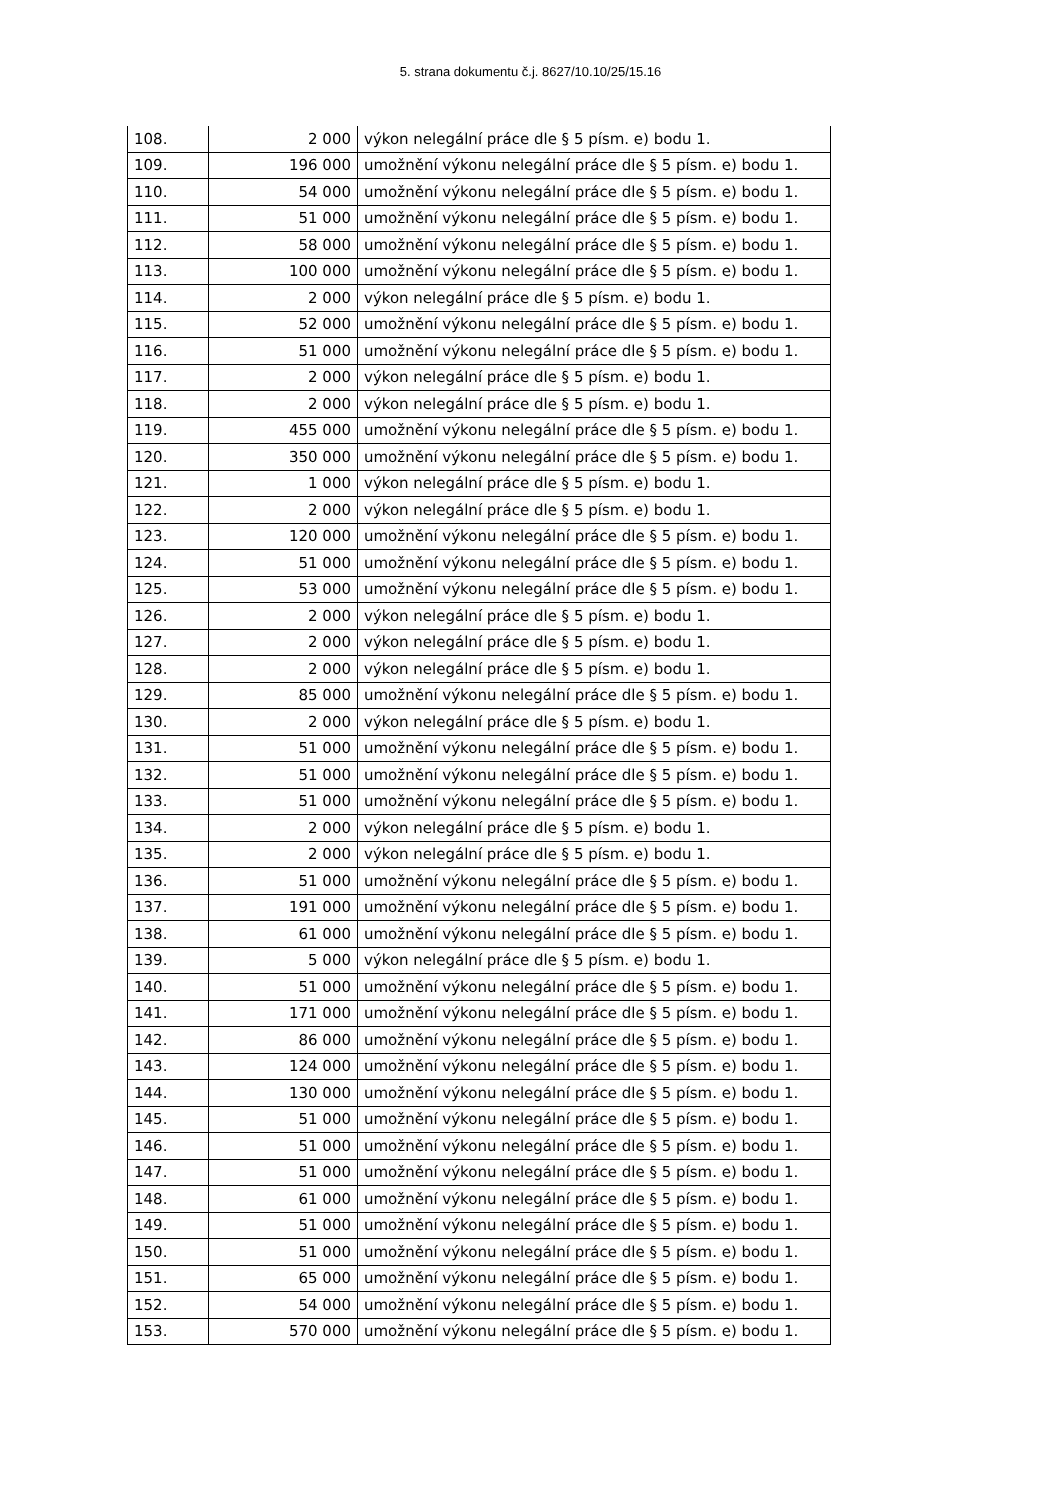5. strana dokumentu č.j. 8627/10.10/25/15.16
| 108. | 2 000 | výkon nelegální práce dle § 5 písm. e) bodu 1. |
| 109. | 196 000 | umožnění výkonu nelegální práce dle § 5 písm. e) bodu 1. |
| 110. | 54 000 | umožnění výkonu nelegální práce dle § 5 písm. e) bodu 1. |
| 111. | 51 000 | umožnění výkonu nelegální práce dle § 5 písm. e) bodu 1. |
| 112. | 58 000 | umožnění výkonu nelegální práce dle § 5 písm. e) bodu 1. |
| 113. | 100 000 | umožnění výkonu nelegální práce dle § 5 písm. e) bodu 1. |
| 114. | 2 000 | výkon nelegální práce dle § 5 písm. e) bodu 1. |
| 115. | 52 000 | umožnění výkonu nelegální práce dle § 5 písm. e) bodu 1. |
| 116. | 51 000 | umožnění výkonu nelegální práce dle § 5 písm. e) bodu 1. |
| 117. | 2 000 | výkon nelegální práce dle § 5 písm. e) bodu 1. |
| 118. | 2 000 | výkon nelegální práce dle § 5 písm. e) bodu 1. |
| 119. | 455 000 | umožnění výkonu nelegální práce dle § 5 písm. e) bodu 1. |
| 120. | 350 000 | umožnění výkonu nelegální práce dle § 5 písm. e) bodu 1. |
| 121. | 1 000 | výkon nelegální práce dle § 5 písm. e) bodu 1. |
| 122. | 2 000 | výkon nelegální práce dle § 5 písm. e) bodu 1. |
| 123. | 120 000 | umožnění výkonu nelegální práce dle § 5 písm. e) bodu 1. |
| 124. | 51 000 | umožnění výkonu nelegální práce dle § 5 písm. e) bodu 1. |
| 125. | 53 000 | umožnění výkonu nelegální práce dle § 5 písm. e) bodu 1. |
| 126. | 2 000 | výkon nelegální práce dle § 5 písm. e) bodu 1. |
| 127. | 2 000 | výkon nelegální práce dle § 5 písm. e) bodu 1. |
| 128. | 2 000 | výkon nelegální práce dle § 5 písm. e) bodu 1. |
| 129. | 85 000 | umožnění výkonu nelegální práce dle § 5 písm. e) bodu 1. |
| 130. | 2 000 | výkon nelegální práce dle § 5 písm. e) bodu 1. |
| 131. | 51 000 | umožnění výkonu nelegální práce dle § 5 písm. e) bodu 1. |
| 132. | 51 000 | umožnění výkonu nelegální práce dle § 5 písm. e) bodu 1. |
| 133. | 51 000 | umožnění výkonu nelegální práce dle § 5 písm. e) bodu 1. |
| 134. | 2 000 | výkon nelegální práce dle § 5 písm. e) bodu 1. |
| 135. | 2 000 | výkon nelegální práce dle § 5 písm. e) bodu 1. |
| 136. | 51 000 | umožnění výkonu nelegální práce dle § 5 písm. e) bodu 1. |
| 137. | 191 000 | umožnění výkonu nelegální práce dle § 5 písm. e) bodu 1. |
| 138. | 61 000 | umožnění výkonu nelegální práce dle § 5 písm. e) bodu 1. |
| 139. | 5 000 | výkon nelegální práce dle § 5 písm. e) bodu 1. |
| 140. | 51 000 | umožnění výkonu nelegální práce dle § 5 písm. e) bodu 1. |
| 141. | 171 000 | umožnění výkonu nelegální práce dle § 5 písm. e) bodu 1. |
| 142. | 86 000 | umožnění výkonu nelegální práce dle § 5 písm. e) bodu 1. |
| 143. | 124 000 | umožnění výkonu nelegální práce dle § 5 písm. e) bodu 1. |
| 144. | 130 000 | umožnění výkonu nelegální práce dle § 5 písm. e) bodu 1. |
| 145. | 51 000 | umožnění výkonu nelegální práce dle § 5 písm. e) bodu 1. |
| 146. | 51 000 | umožnění výkonu nelegální práce dle § 5 písm. e) bodu 1. |
| 147. | 51 000 | umožnění výkonu nelegální práce dle § 5 písm. e) bodu 1. |
| 148. | 61 000 | umožnění výkonu nelegální práce dle § 5 písm. e) bodu 1. |
| 149. | 51 000 | umožnění výkonu nelegální práce dle § 5 písm. e) bodu 1. |
| 150. | 51 000 | umožnění výkonu nelegální práce dle § 5 písm. e) bodu 1. |
| 151. | 65 000 | umožnění výkonu nelegální práce dle § 5 písm. e) bodu 1. |
| 152. | 54 000 | umožnění výkonu nelegální práce dle § 5 písm. e) bodu 1. |
| 153. | 570 000 | umožnění výkonu nelegální práce dle § 5 písm. e) bodu 1. |